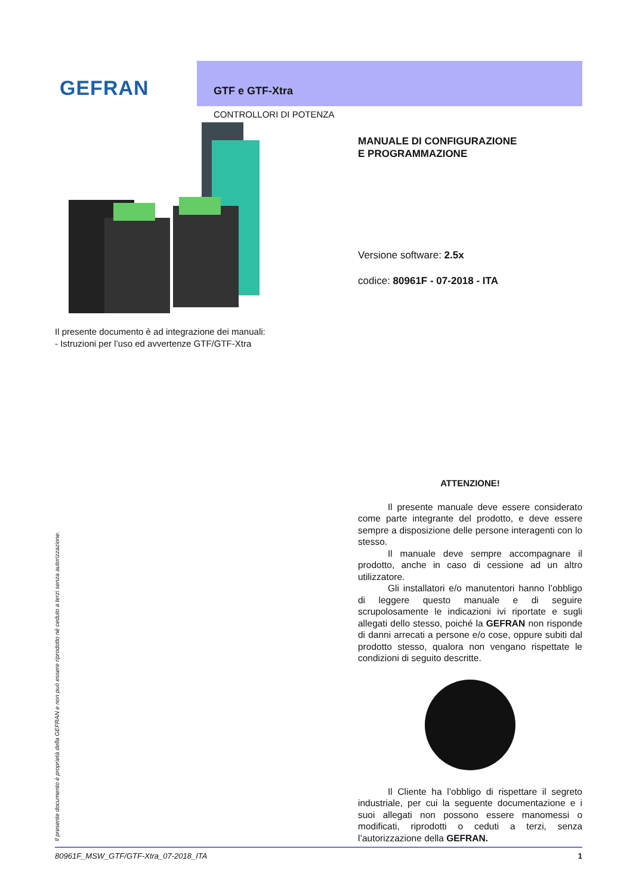GEFRAN
GTF e GTF-Xtra
CONTROLLORI DI POTENZA
MANUALE DI CONFIGURAZIONE
E PROGRAMMAZIONE
Versione software: 2.5x
codice: 80961F - 07-2018 - ITA
Il presente documento è ad integrazione dei manuali:
- Istruzioni per l’uso ed avvertenze GTF/GTF-Xtra
ATTENZIONE!
Il presente manuale deve essere considerato come parte integrante del prodotto, e deve essere sempre a disposizione delle persone interagenti con lo stesso.
Il manuale deve sempre accompagnare il prodotto, anche in caso di cessione ad un altro utilizzatore.
Gli installatori e/o manutentori hanno l’obbligo di leggere questo manuale e di seguire scrupolosamente le indicazioni ivi riportate e sugli allegati dello stesso, poiché la GEFRAN non risponde di danni arrecati a persone e/o cose, oppure subiti dal prodotto stesso, qualora non vengano rispettate le condizioni di seguito descritte.
Il Cliente ha l’obbligo di rispettare il segreto industriale, per cui la seguente documentazione e i suoi allegati non possono essere manomessi o modificati, riprodotti o ceduti a terzi, senza l’autorizzazione della GEFRAN.
Il presente documento è proprietà della GEFRAN e non può essere riprodotto né ceduto a terzi senza autorizzazione.
80961F_MSW_GTF/GTF-Xtra_07-2018_ITA 1